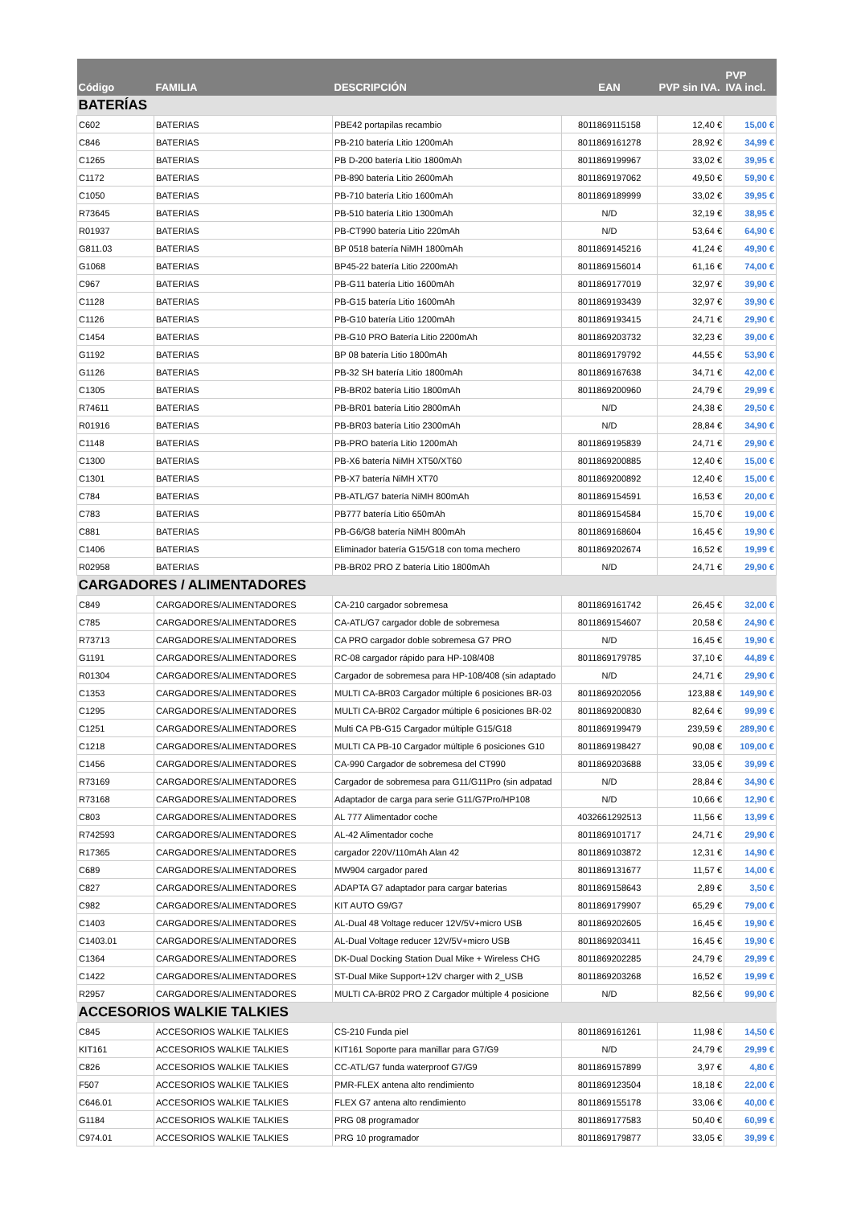| Código | FAMILIA | DESCRIPCIÓN | EAN | PVP sin IVA. | PVP IVA incl. |
| --- | --- | --- | --- | --- | --- |
| BATERÍAS | | | | | |
| C602 | BATERIAS | PBE42 portapilas recambio | 8011869115158 | 12,40 € | 15,00 € |
| C846 | BATERIAS | PB-210 batería Litio 1200mAh | 8011869161278 | 28,92 € | 34,99 € |
| C1265 | BATERIAS | PB D-200 batería Litio 1800mAh | 8011869199967 | 33,02 € | 39,95 € |
| C1172 | BATERIAS | PB-890 batería Litio 2600mAh | 8011869197062 | 49,50 € | 59,90 € |
| C1050 | BATERIAS | PB-710 batería Litio 1600mAh | 8011869189999 | 33,02 € | 39,95 € |
| R73645 | BATERIAS | PB-510 batería Litio 1300mAh | N/D | 32,19 € | 38,95 € |
| R01937 | BATERIAS | PB-CT990 batería Litio 220mAh | N/D | 53,64 € | 64,90 € |
| G811.03 | BATERIAS | BP 0518 batería NiMH 1800mAh | 8011869145216 | 41,24 € | 49,90 € |
| G1068 | BATERIAS | BP45-22 batería Litio 2200mAh | 8011869156014 | 61,16 € | 74,00 € |
| C967 | BATERIAS | PB-G11 batería Litio 1600mAh | 8011869177019 | 32,97 € | 39,90 € |
| C1128 | BATERIAS | PB-G15 batería Litio 1600mAh | 8011869193439 | 32,97 € | 39,90 € |
| C1126 | BATERIAS | PB-G10 batería Litio 1200mAh | 8011869193415 | 24,71 € | 29,90 € |
| C1454 | BATERIAS | PB-G10 PRO Batería Litio 2200mAh | 8011869203732 | 32,23 € | 39,00 € |
| G1192 | BATERIAS | BP 08 batería Litio 1800mAh | 8011869179792 | 44,55 € | 53,90 € |
| G1126 | BATERIAS | PB-32 SH batería Litio 1800mAh | 8011869167638 | 34,71 € | 42,00 € |
| C1305 | BATERIAS | PB-BR02 batería Litio 1800mAh | 8011869200960 | 24,79 € | 29,99 € |
| R74611 | BATERIAS | PB-BR01 batería Litio 2800mAh | N/D | 24,38 € | 29,50 € |
| R01916 | BATERIAS | PB-BR03 batería Litio 2300mAh | N/D | 28,84 € | 34,90 € |
| C1148 | BATERIAS | PB-PRO batería Litio 1200mAh | 8011869195839 | 24,71 € | 29,90 € |
| C1300 | BATERIAS | PB-X6 batería NiMH XT50/XT60 | 8011869200885 | 12,40 € | 15,00 € |
| C1301 | BATERIAS | PB-X7 batería NiMH XT70 | 8011869200892 | 12,40 € | 15,00 € |
| C784 | BATERIAS | PB-ATL/G7 batería NiMH 800mAh | 8011869154591 | 16,53 € | 20,00 € |
| C783 | BATERIAS | PB777 batería Litio 650mAh | 8011869154584 | 15,70 € | 19,00 € |
| C881 | BATERIAS | PB-G6/G8 batería NiMH 800mAh | 8011869168604 | 16,45 € | 19,90 € |
| C1406 | BATERIAS | Eliminador batería G15/G18 con toma mechero | 8011869202674 | 16,52 € | 19,99 € |
| R02958 | BATERIAS | PB-BR02 PRO Z batería Litio 1800mAh | N/D | 24,71 € | 29,90 € |
| CARGADORES / ALIMENTADORES | | | | | |
| C849 | CARGADORES/ALIMENTADORES | CA-210 cargador sobremesa | 8011869161742 | 26,45 € | 32,00 € |
| C785 | CARGADORES/ALIMENTADORES | CA-ATL/G7 cargador doble de sobremesa | 8011869154607 | 20,58 € | 24,90 € |
| R73713 | CARGADORES/ALIMENTADORES | CA PRO cargador doble sobremesa G7 PRO | N/D | 16,45 € | 19,90 € |
| G1191 | CARGADORES/ALIMENTADORES | RC-08 cargador rápido para HP-108/408 | 8011869179785 | 37,10 € | 44,89 € |
| R01304 | CARGADORES/ALIMENTADORES | Cargador de sobremesa para HP-108/408 (sin adaptado | N/D | 24,71 € | 29,90 € |
| C1353 | CARGADORES/ALIMENTADORES | MULTI CA-BR03 Cargador múltiple 6 posiciones BR-03 | 8011869202056 | 123,88 € | 149,90 € |
| C1295 | CARGADORES/ALIMENTADORES | MULTI CA-BR02 Cargador múltiple 6 posiciones BR-02 | 8011869200830 | 82,64 € | 99,99 € |
| C1251 | CARGADORES/ALIMENTADORES | Multi CA PB-G15 Cargador múltiple G15/G18 | 8011869199479 | 239,59 € | 289,90 € |
| C1218 | CARGADORES/ALIMENTADORES | MULTI CA PB-10 Cargador múltiple 6 posiciones G10 | 8011869198427 | 90,08 € | 109,00 € |
| C1456 | CARGADORES/ALIMENTADORES | CA-990 Cargador de sobremesa del CT990 | 8011869203688 | 33,05 € | 39,99 € |
| R73169 | CARGADORES/ALIMENTADORES | Cargador de sobremesa para G11/G11Pro (sin adpatad | N/D | 28,84 € | 34,90 € |
| R73168 | CARGADORES/ALIMENTADORES | Adaptador de carga para serie G11/G7Pro/HP108 | N/D | 10,66 € | 12,90 € |
| C803 | CARGADORES/ALIMENTADORES | AL 777 Alimentador coche | 4032661292513 | 11,56 € | 13,99 € |
| R742593 | CARGADORES/ALIMENTADORES | AL-42 Alimentador coche | 8011869101717 | 24,71 € | 29,90 € |
| R17365 | CARGADORES/ALIMENTADORES | cargador 220V/110mAh Alan 42 | 8011869103872 | 12,31 € | 14,90 € |
| C689 | CARGADORES/ALIMENTADORES | MW904 cargador pared | 8011869131677 | 11,57 € | 14,00 € |
| C827 | CARGADORES/ALIMENTADORES | ADAPTA G7 adaptador para cargar baterias | 8011869158643 | 2,89 € | 3,50 € |
| C982 | CARGADORES/ALIMENTADORES | KIT AUTO G9/G7 | 8011869179907 | 65,29 € | 79,00 € |
| C1403 | CARGADORES/ALIMENTADORES | AL-Dual 48 Voltage reducer 12V/5V+micro USB | 8011869202605 | 16,45 € | 19,90 € |
| C1403.01 | CARGADORES/ALIMENTADORES | AL-Dual Voltage reducer 12V/5V+micro USB | 8011869203411 | 16,45 € | 19,90 € |
| C1364 | CARGADORES/ALIMENTADORES | DK-Dual Docking Station Dual Mike + Wireless CHG | 8011869202285 | 24,79 € | 29,99 € |
| C1422 | CARGADORES/ALIMENTADORES | ST-Dual Mike Support+12V charger with 2_USB | 8011869203268 | 16,52 € | 19,99 € |
| R2957 | CARGADORES/ALIMENTADORES | MULTI CA-BR02 PRO Z Cargador múltiple 4 posicione | N/D | 82,56 € | 99,90 € |
| ACCESORIOS WALKIE TALKIES | | | | | |
| C845 | ACCESORIOS WALKIE TALKIES | CS-210 Funda piel | 8011869161261 | 11,98 € | 14,50 € |
| KIT161 | ACCESORIOS WALKIE TALKIES | KIT161 Soporte para manillar para G7/G9 | N/D | 24,79 € | 29,99 € |
| C826 | ACCESORIOS WALKIE TALKIES | CC-ATL/G7 funda waterproof G7/G9 | 8011869157899 | 3,97 € | 4,80 € |
| F507 | ACCESORIOS WALKIE TALKIES | PMR-FLEX antena alto rendimiento | 8011869123504 | 18,18 € | 22,00 € |
| C646.01 | ACCESORIOS WALKIE TALKIES | FLEX G7 antena alto rendimiento | 8011869155178 | 33,06 € | 40,00 € |
| G1184 | ACCESORIOS WALKIE TALKIES | PRG 08 programador | 8011869177583 | 50,40 € | 60,99 € |
| C974.01 | ACCESORIOS WALKIE TALKIES | PRG 10 programador | 8011869179877 | 33,05 € | 39,99 € |